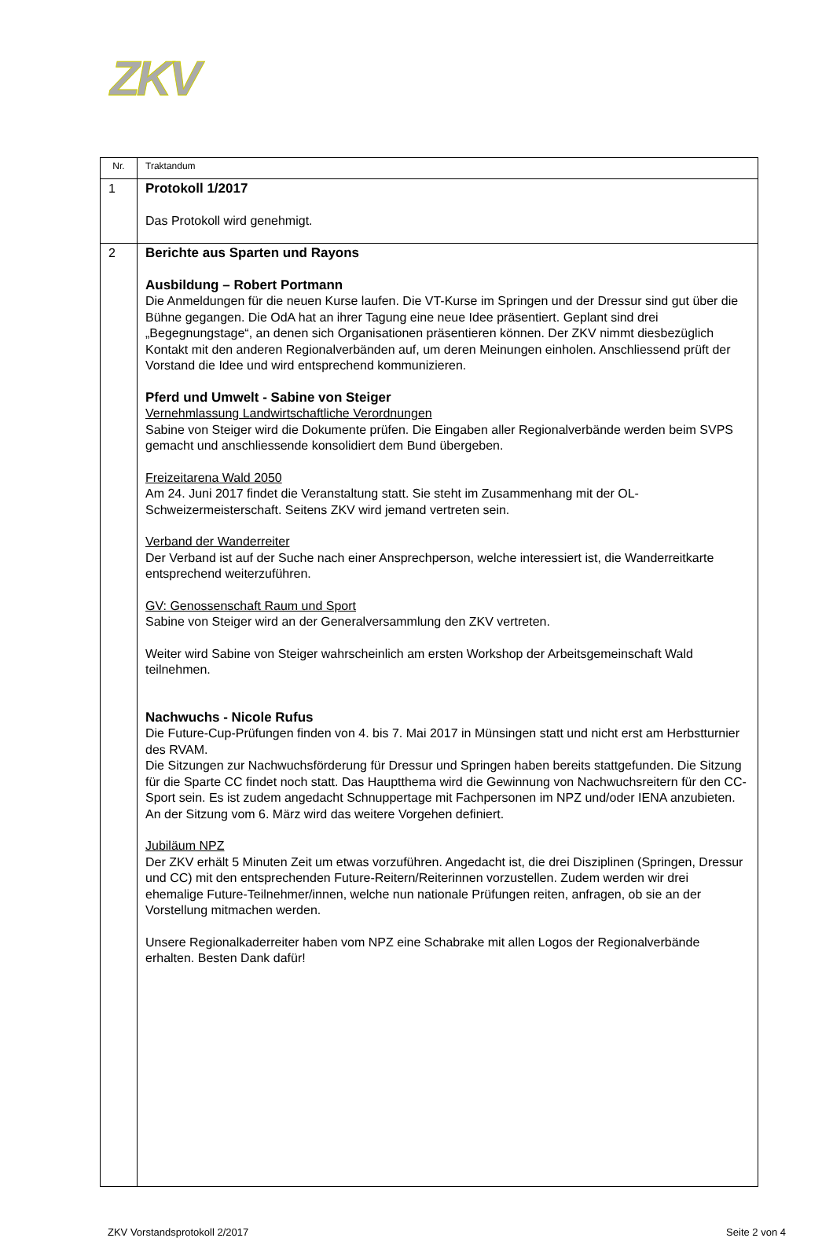ZKV
| Nr. | Traktandum |
| 1 | Protokoll 1/2017 Das Protokoll wird genehmigt. |
| 2 | Berichte aus Sparten und Rayons Ausbildung – Robert Portmann Die Anmeldungen für die neuen Kurse laufen. Die VT-Kurse im Springen und der Dressur sind gut über die Bühne gegangen. Die OdA hat an ihrer Tagung eine neue Idee präsentiert. Geplant sind drei „Begegnungstage“, an denen sich Organisationen präsentieren können. Der ZKV nimmt diesbezüglich Kontakt mit den anderen Regionalverbänden auf, um deren Meinungen einholen. Anschliessend prüft der Vorstand die Idee und wird entsprechend kommunizieren. Pferd und Umwelt - Sabine von Steiger Vernehmlassung Landwirtschaftliche Verordnungen Sabine von Steiger wird die Dokumente prüfen. Die Eingaben aller Regionalverbände werden beim SVPS gemacht und anschliessende konsolidiert dem Bund übergeben. Freizeitarena Wald 2050 Am 24. Juni 2017 findet die Veranstaltung statt. Sie steht im Zusammenhang mit der OL-Schweizermeisterschaft. Seitens ZKV wird jemand vertreten sein. Verband der Wanderreiter Der Verband ist auf der Suche nach einer Ansprechperson, welche interessiert ist, die Wanderreitkarte entsprechend weiterzuführen. GV: Genossenschaft Raum und Sport Sabine von Steiger wird an der Generalversammlung den ZKV vertreten. Weiter wird Sabine von Steiger wahrscheinlich am ersten Workshop der Arbeitsgemeinschaft Wald teilnehmen. Nachwuchs - Nicole Rufus Die Future-Cup-Prüfungen finden von 4. bis 7. Mai 2017 in Münsingen statt und nicht erst am Herbstturnier des RVAM. Die Sitzungen zur Nachwuchsförderung für Dressur und Springen haben bereits stattgefunden. Die Sitzung für die Sparte CC findet noch statt. Das Hauptthema wird die Gewinnung von Nachwuchsreitern für den CC-Sport sein. Es ist zudem angedacht Schnuppertage mit Fachpersonen im NPZ und/oder IENA anzubieten. An der Sitzung vom 6. März wird das weitere Vorgehen definiert. Jubiläum NPZ Der ZKV erhält 5 Minuten Zeit um etwas vorzuführen. Angedacht ist, die drei Disziplinen (Springen, Dressur und CC) mit den entsprechenden Future-Reitern/Reiterinnen vorzustellen. Zudem werden wir drei ehemalige Future-Teilnehmer/innen, welche nun nationale Prüfungen reiten, anfragen, ob sie an der Vorstellung mitmachen werden. Unsere Regionalkaderreiter haben vom NPZ eine Schabrake mit allen Logos der Regionalverbände erhalten. Besten Dank dafür! |
ZKV Vorstandsprotokoll 2/2017 Seite 2 von 4